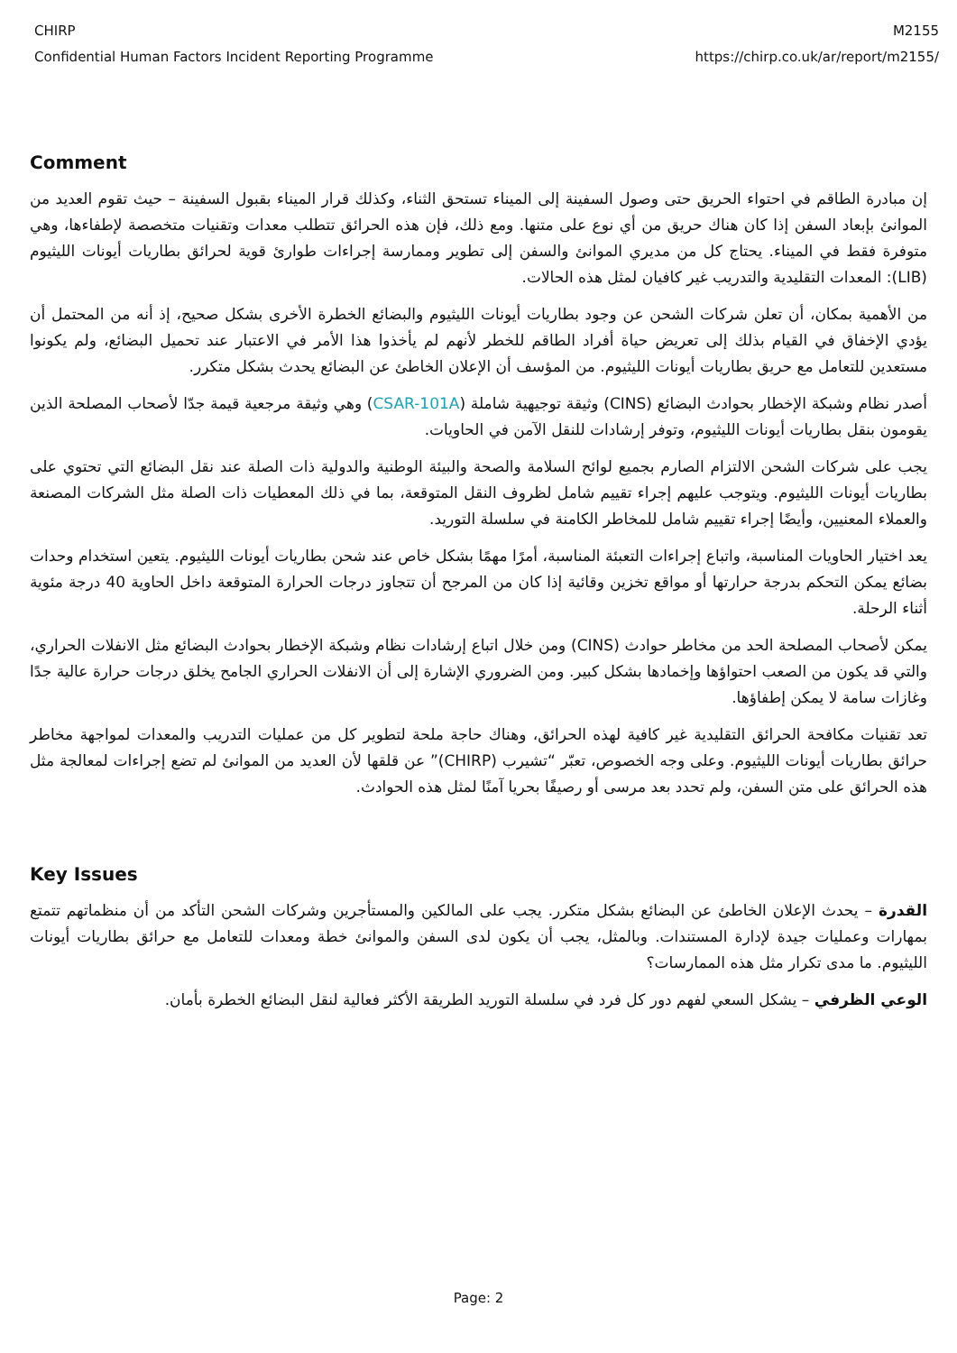CHIRP
Confidential Human Factors Incident Reporting Programme
M2155
https://chirp.co.uk/ar/report/m2155/
Comment
إن مبادرة الطاقم في احتواء الحريق حتى وصول السفينة إلى الميناء تستحق الثناء، وكذلك قرار الميناء بقبول السفينة – حيث تقوم العديد من الموانئ بإبعاد السفن إذا كان هناك حريق من أي نوع على متنها. ومع ذلك، فإن هذه الحرائق تتطلب معدات وتقنيات متخصصة لإطفاءها، وهي متوفرة فقط في الميناء. يحتاج كل من مديري الموانئ والسفن إلى تطوير وممارسة إجراءات طوارئ قوية لحرائق بطاريات أيونات الليثيوم (LIB): المعدات التقليدية والتدريب غير كافيان لمثل هذه الحالات.
من الأهمية بمكان، أن تعلن شركات الشحن عن وجود بطاريات أيونات الليثيوم والبضائع الخطرة الأخرى بشكل صحيح، إذ أنه من المحتمل أن يؤدي الإخفاق في القيام بذلك إلى تعريض حياة أفراد الطاقم للخطر لأنهم لم يأخذوا هذا الأمر في الاعتبار عند تحميل البضائع، ولم يكونوا مستعدين للتعامل مع حريق بطاريات أيونات الليثيوم. من المؤسف أن الإعلان الخاطئ عن البضائع يحدث بشكل متكرر.
أصدر نظام وشبكة الإخطار بحوادث البضائع (CINS) وثيقة توجيهية شاملة (CSAR-101A) وهي وثيقة مرجعية قيمة جدّا لأصحاب المصلحة الذين يقومون بنقل بطاريات أيونات الليثيوم، وتوفر إرشادات للنقل الآمن في الحاويات.
يجب على شركات الشحن الالتزام الصارم بجميع لوائح السلامة والصحة والبيئة الوطنية والدولية ذات الصلة عند نقل البضائع التي تحتوي على بطاريات أيونات الليثيوم. ويتوجب عليهم إجراء تقييم شامل لظروف النقل المتوقعة، بما في ذلك المعطيات ذات الصلة مثل الشركات المصنعة والعملاء المعنيين، وأيضًا إجراء تقييم شامل للمخاطر الكامنة في سلسلة التوريد.
يعد اختيار الحاويات المناسبة، واتباع إجراءات التعبئة المناسبة، أمرًا مهمًا بشكل خاص عند شحن بطاريات أيونات الليثيوم. يتعين استخدام وحدات بضائع يمكن التحكم بدرجة حرارتها أو مواقع تخزين وقائية إذا كان من المرجح أن تتجاوز درجات الحرارة المتوقعة داخل الحاوية 40 درجة مئوية أثناء الرحلة.
يمكن لأصحاب المصلحة الحد من مخاطر حوادث (CINS) ومن خلال اتباع إرشادات نظام وشبكة الإخطار بحوادث البضائع مثل الانفلات الحراري، والتي قد يكون من الصعب احتواؤها وإخمادها بشكل كبير. ومن الضروري الإشارة إلى أن الانفلات الحراري الجامح يخلق درجات حرارة عالية جدًا وغازات سامة لا يمكن إطفاؤها.
تعد تقنيات مكافحة الحرائق التقليدية غير كافية لهذه الحرائق، وهناك حاجة ملحة لتطوير كل من عمليات التدريب والمعدات لمواجهة مخاطر حرائق بطاريات أيونات الليثيوم. وعلى وجه الخصوص، تعبّر “تشيرب (CHIRP)” عن قلقها لأن العديد من الموانئ لم تضع إجراءات لمعالجة مثل هذه الحرائق على متن السفن، ولم تحدد بعد مرسى أو رصيفًا بحريا آمنًا لمثل هذه الحوادث.
Key Issues
القدرة – يحدث الإعلان الخاطئ عن البضائع بشكل متكرر. يجب على المالكين والمستأجرين وشركات الشحن التأكد من أن منظماتهم تتمتع بمهارات وعمليات جيدة لإدارة المستندات. وبالمثل، يجب أن يكون لدى السفن والموانئ خطة ومعدات للتعامل مع حرائق بطاريات أيونات الليثيوم. ما مدى تكرار مثل هذه الممارسات؟
الوعي الظرفي – يشكل السعي لفهم دور كل فرد في سلسلة التوريد الطريقة الأكثر فعالية لنقل البضائع الخطرة بأمان.
Page: 2